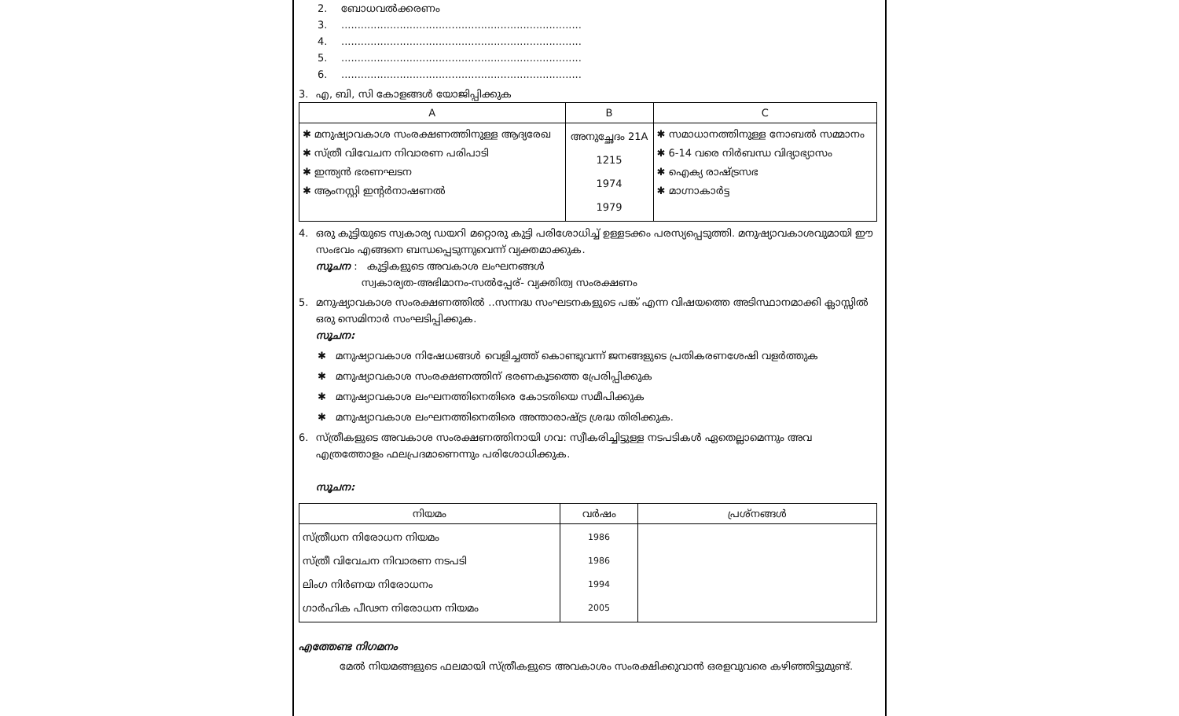2. ബോധവൽക്കരണം
3...........................................................................
4...........................................................................
5...........................................................................
6...........................................................................
3. എ, ബി, സി കോളങ്ങൾ യോജിപ്പിക്കുക
| A | B | C |
| --- | --- | --- |
| ✱ മനുഷ്യാവകാശ സംരക്ഷണത്തിനുള്ള ആദ്യരേഖ ✱ സ്ത്രീ വിവേചന നിവാരണ പരിപാടി ✱ ഇന്ത്യൻ ഭരണഘടന ✱ ആംനസ്റ്റി ഇന്റർനാഷണൽ | അനുച്ഛേദം 21A 1215 1974 1979 | ✱ സമാധാനത്തിനുള്ള നോബൽ സമ്മാനം ✱ 6-14 വരെ നിർബന്ധ വിദ്യാഭ്യാസം ✱ ഐക്യ രാഷ്ട്രസഭ ✱ മാഗ്നാകാർട്ട |
4. ഒരു കുട്ടിയുടെ സ്വകാര്യ ഡയറി മറ്റൊരു കുട്ടി പരിശോധിച്ച് ഉള്ളടക്കം പരസ്യപ്പെടുത്തി. മനുഷ്യാവകാശവുമായി ഈ സംഭവം എങ്ങനെ ബന്ധപ്പെടുന്നുവെന്ന് വ്യക്തമാക്കുക.
സൂചന : കുട്ടികളുടെ അവകാശ ലംഘനങ്ങൾ
സ്വകാര്യത-അഭിമാനം-സൽപ്പേര്- വ്യക്തിത്വ സംരക്ഷണം
5. മനുഷ്യാവകാശ സംരക്ഷണത്തിൽ ..സന്നദ്ധ സംഘടനകളുടെ പങ്ക് എന്ന വിഷയത്തെ അടിസ്ഥാനമാക്കി ക്ലാസ്സിൽ ഒരു സെമിനാർ സംഘടിപ്പിക്കുക.
സൂചന:
✱ മനുഷ്യാവകാശ നിഷേധങ്ങൾ വെളിച്ചത്ത് കൊണ്ടുവന്ന് ജനങ്ങളുടെ പ്രതികരണശേഷി വളർത്തുക
✱ മനുഷ്യാവകാശ സംരക്ഷണത്തിന് ഭരണകൂടത്തെ പ്രേരിപ്പിക്കുക
✱ മനുഷ്യാവകാശ ലംഘനത്തിനെതിരെ കോടതിയെ സമീപിക്കുക
✱ മനുഷ്യാവകാശ ലംഘനത്തിനെതിരെ അന്താരാഷ്ട്ര ശ്രദ്ധ തിരിക്കുക.
6. സ്ത്രീകളുടെ അവകാശ സംരക്ഷണത്തിനായി ഗവ: സ്വീകരിച്ചിട്ടുള്ള നടപടികൾ ഏതെല്ലാമെന്നും അവ എത്രത്തോളം ഫലപ്രദമാണെന്നും പരിശോധിക്കുക.
സൂചന:
| നിയമം | വർഷം | പ്രശ്നങ്ങൾ |
| --- | --- | --- |
| സ്ത്രീധന നിരോധന നിയമം സ്ത്രീ വിവേചന നിവാരണ നടപടി ലിംഗ നിർണയ നിരോധനം ഗാർഹിക പീഢന നിരോധന നിയമം | 1986 1986 1994 2005 | |
എത്തേണ്ട നിഗമനം
മേൽ നിയമങ്ങളുടെ ഫലമായി സ്ത്രീകളുടെ അവകാശം സംരക്ഷിക്കുവാൻ ഒരളവുവരെ കഴിഞ്ഞിട്ടുമുണ്ട്.